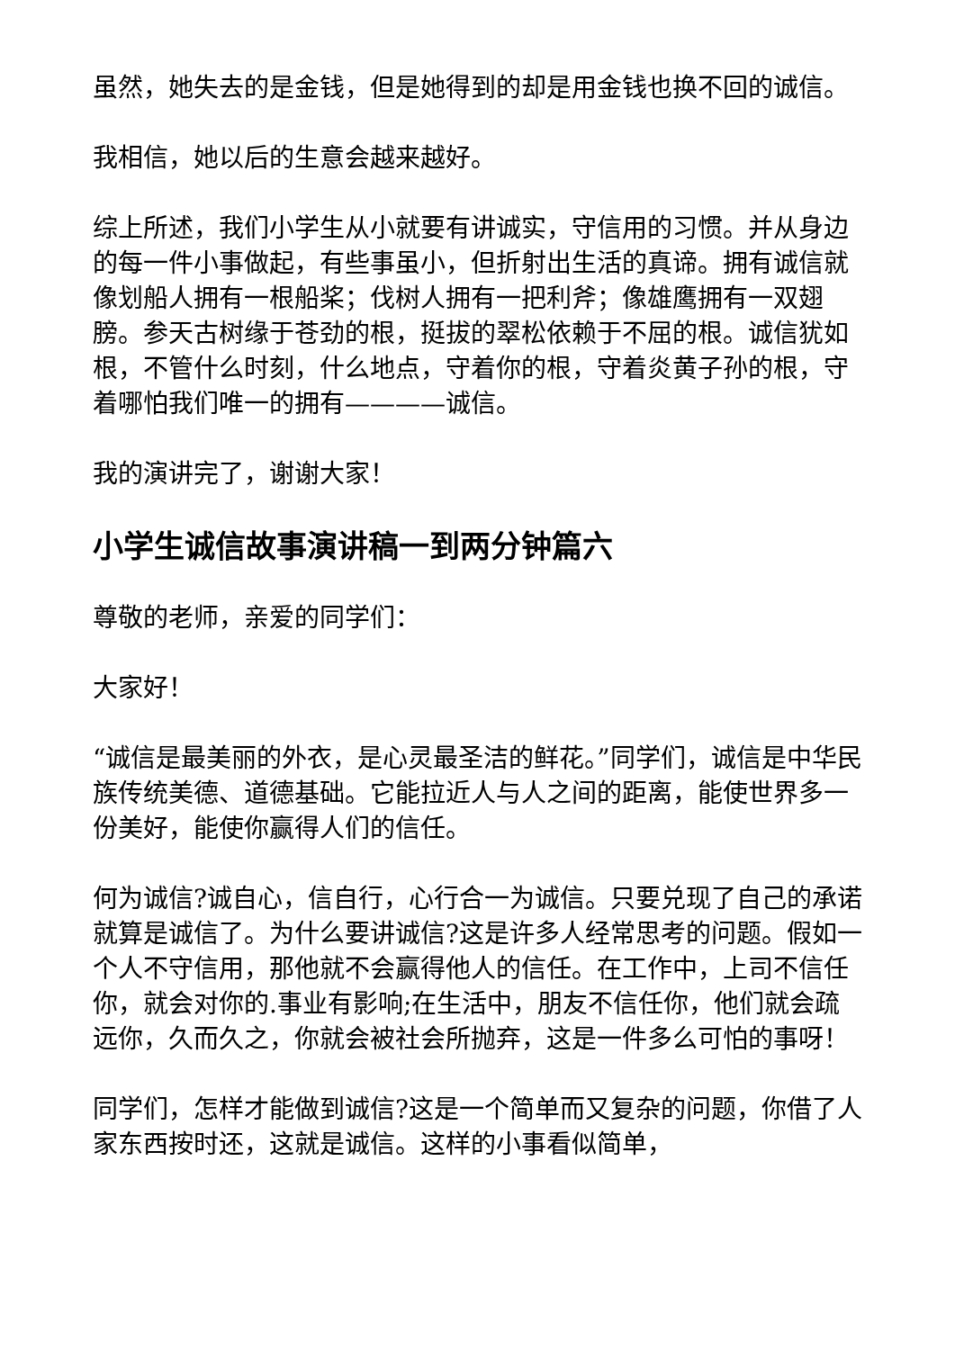虽然，她失去的是金钱，但是她得到的却是用金钱也换不回的诚信。
我相信，她以后的生意会越来越好。
综上所述，我们小学生从小就要有讲诚实，守信用的习惯。并从身边的每一件小事做起，有些事虽小，但折射出生活的真谛。拥有诚信就像划船人拥有一根船桨；伐树人拥有一把利斧；像雄鹰拥有一双翅膀。参天古树缘于苍劲的根，挺拔的翠松依赖于不屈的根。诚信犹如根，不管什么时刻，什么地点，守着你的根，守着炎黄子孙的根，守着哪怕我们唯一的拥有————诚信。
我的演讲完了，谢谢大家！
小学生诚信故事演讲稿一到两分钟篇六
尊敬的老师，亲爱的同学们：
大家好！
“诚信是最美丽的外衣，是心灵最圣洁的鲜花。”同学们，诚信是中华民族传统美德、道德基础。它能拉近人与人之间的距离，能使世界多一份美好，能使你赢得人们的信任。
何为诚信?诚自心，信自行，心行合一为诚信。只要兑现了自己的承诺就算是诚信了。为什么要讲诚信?这是许多人经常思考的问题。假如一个人不守信用，那他就不会赢得他人的信任。在工作中，上司不信任你，就会对你的.事业有影响;在生活中，朋友不信任你，他们就会疏远你，久而久之，你就会被社会所抛弃，这是一件多么可怕的事呀！
同学们，怎样才能做到诚信?这是一个简单而又复杂的问题，你借了人家东西按时还，这就是诚信。这样的小事看似简单，